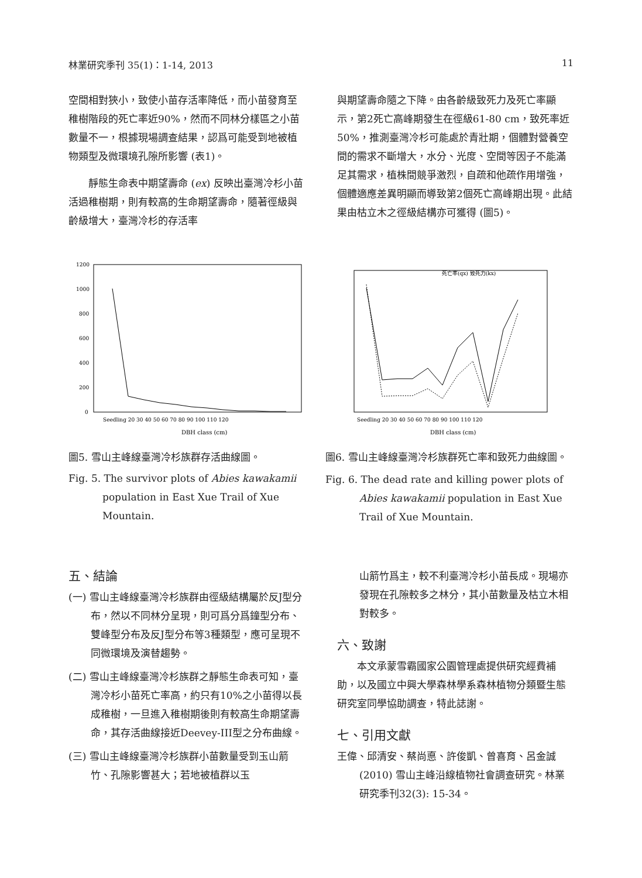林業研究季刊 35(1)：1-14, 2013 11
空間相對狹小，致使小苗存活率降低，而小苗發育至稚樹階段的死亡率近90%，然而不同林分樣區之小苗數量不一，根據現場調查結果，認爲可能受到地被植物類型及微環境孔隙所影響 (表1)。
靜態生命表中期望壽命 (ex) 反映出臺灣冷杉小苗活過稚樹期，則有較高的生命期望壽命，隨著徑級與齡級增大，臺灣冷杉的存活率
與期望壽命隨之下降。由各齡級致死力及死亡率顯示，第2死亡高峰期發生在徑級61-80 cm，致死率近50%，推測臺灣冷杉可能處於青壯期，個體對營養空間的需求不斷增大，水分、光度、空間等因子不能滿足其需求，植株間競爭激烈，自疏和他疏作用增強，個體適應差異明顯而導致第2個死亡高峰期出現。此結果由枯立木之徑級結構亦可獲得 (圖5)。
1200
1000
800
600
400
200
0
DBH class (cm)
Seedling 20 30 40 50 60 70 80 90 100 110 120
死亡率(qx) 致死力(kx)
DBH class (cm)
Seedling 20 30 40 50 60 70 80 90 100 110 120
圖5. 雪山主峰線臺灣冷杉族群存活曲線圖。
Fig. 5. The survivor plots of Abies kawakamii population in East Xue Trail of Xue Mountain.
圖6. 雪山主峰線臺灣冷杉族群死亡率和致死力曲線圖。
Fig. 6. The dead rate and killing power plots of Abies kawakamii population in East Xue Trail of Xue Mountain.
五、結論
(一) 雪山主峰線臺灣冷杉族群由徑級結構屬於反J型分布，然以不同林分呈現，則可爲分爲鐘型分布、雙峰型分布及反J型分布等3種類型，應可呈現不同微環境及演替趨勢。
(二) 雪山主峰線臺灣冷杉族群之靜態生命表可知，臺灣冷杉小苗死亡率高，約只有10%之小苗得以長成稚樹，一旦進入稚樹期後則有較高生命期望壽命，其存活曲線接近Deevey-III型之分布曲線。
(三) 雪山主峰線臺灣冷杉族群小苗數量受到玉山箭竹、孔隙影響甚大；若地被植群以玉
山箭竹爲主，較不利臺灣冷杉小苗長成。現場亦發現在孔隙較多之林分，其小苗數量及枯立木相對較多。
六、致謝
本文承蒙雪霸國家公園管理處提供研究經費補助，以及國立中興大學森林學系森林植物分類暨生態研究室同學協助調查，特此誌謝。
七、引用文獻
王偉、邱清安、蔡尚悳、許俊凱、曾喜育、呂金誠 (2010) 雪山主峰沿線植物社會調查研究。林業研究季刊32(3): 15-34。